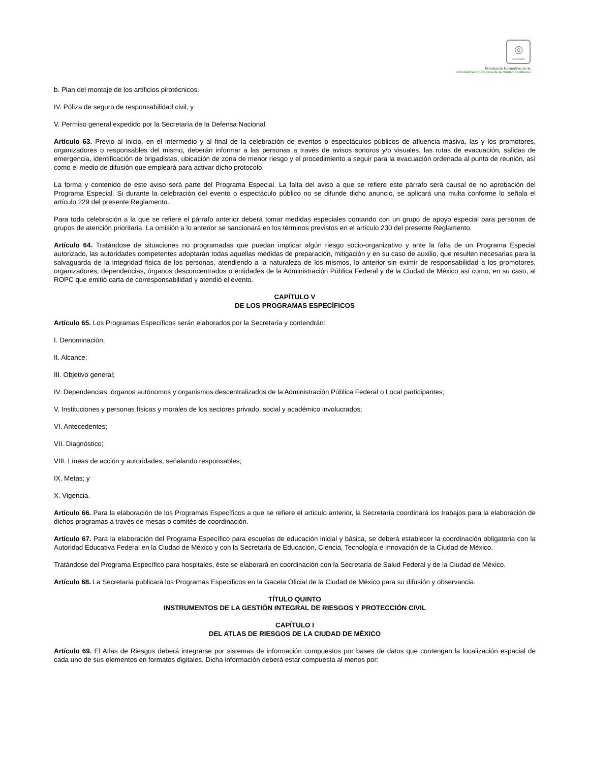◎
SCGCDMX
Prontuario Normativo de la
Administración Pública de la Ciudad de México
b. Plan del montaje de los artificios pirotécnicos.
IV. Póliza de seguro de responsabilidad civil, y
V. Permiso general expedido por la Secretaría de la Defensa Nacional.
Artículo 63. Previo al inicio, en el intermedio y al final de la celebración de eventos o espectáculos públicos de afluencia masiva, las y los promotores, organizadores o responsables del mismo, deberán informar a las personas a través de avisos sonoros y/o visuales, las rutas de evacuación, salidas de emergencia, identificación de brigadistas, ubicación de zona de menor riesgo y el procedimiento a seguir para la evacuación ordenada al punto de reunión, así como el medio de difusión que empleará para activar dicho protocolo.
La forma y contenido de este aviso será parte del Programa Especial. La falta del aviso a que se refiere este párrafo será causal de no aprobación del Programa Especial. Si durante la celebración del evento o espectáculo público no se difunde dicho anuncio, se aplicará una multa conforme lo señala el artículo 229 del presente Reglamento.
Para toda celebración a la que se refiere el párrafo anterior deberá tomar medidas especiales contando con un grupo de apoyo especial para personas de grupos de atención prioritaria. La omisión a lo anterior se sancionará en los términos previstos en el artículo 230 del presente Reglamento.
Artículo 64. Tratándose de situaciones no programadas que puedan implicar algún riesgo socio-organizativo y ante la falta de un Programa Especial autorizado, las autoridades competentes adoptarán todas aquellas medidas de preparación, mitigación y en su caso de auxilio, que resulten necesarias para la salvaguarda de la integridad física de los personas, atendiendo a la naturaleza de los mismos, lo anterior sin eximir de responsabilidad a los promotores, organizadores, dependencias, órganos desconcentrados o entidades de la Administración Pública Federal y de la Ciudad de México así como, en su caso, al ROPC que emitió carta de corresponsabilidad y atendió el evento.
CAPÍTULO V
DE LOS PROGRAMAS ESPECÍFICOS
Artículo 65. Los Programas Específicos serán elaborados por la Secretaría y contendrán:
I. Denominación;
II. Alcance;
III. Objetivo general;
IV. Dependencias, órganos autónomos y organismos descentralizados de la Administración Pública Federal o Local participantes;
V. Instituciones y personas físicas y morales de los sectores privado, social y académico involucrados;
VI. Antecedentes;
VII. Diagnóstico;
VIII. Líneas de acción y autoridades, señalando responsables;
IX. Metas; y
X. Vigencia.
Artículo 66. Para la elaboración de los Programas Específicos a que se refiere el artículo anterior, la Secretaría coordinará los trabajos para la elaboración de dichos programas a través de mesas o comités de coordinación.
Artículo 67. Para la elaboración del Programa Específico para escuelas de educación inicial y básica, se deberá establecer la coordinación obligatoria con la Autoridad Educativa Federal en la Ciudad de México y con la Secretaría de Educación, Ciencia, Tecnología e Innovación de la Ciudad de México.
Tratándose del Programa Específico para hospitales, éste se elaborará en coordinación con la Secretaría de Salud Federal y de la Ciudad de México.
Artículo 68. La Secretaría publicará los Programas Específicos en la Gaceta Oficial de la Ciudad de México para su difusión y observancia.
TÍTULO QUINTO
INSTRUMENTOS DE LA GESTIÓN INTEGRAL DE RIESGOS Y PROTECCIÓN CIVIL
CAPÍTULO I
DEL ATLAS DE RIESGOS DE LA CIUDAD DE MÉXICO
Artículo 69. El Atlas de Riesgos deberá integrarse por sistemas de información compuestos por bases de datos que contengan la localización espacial de cada uno de sus elementos en formatos digitales. Dicha información deberá estar compuesta al menos por: